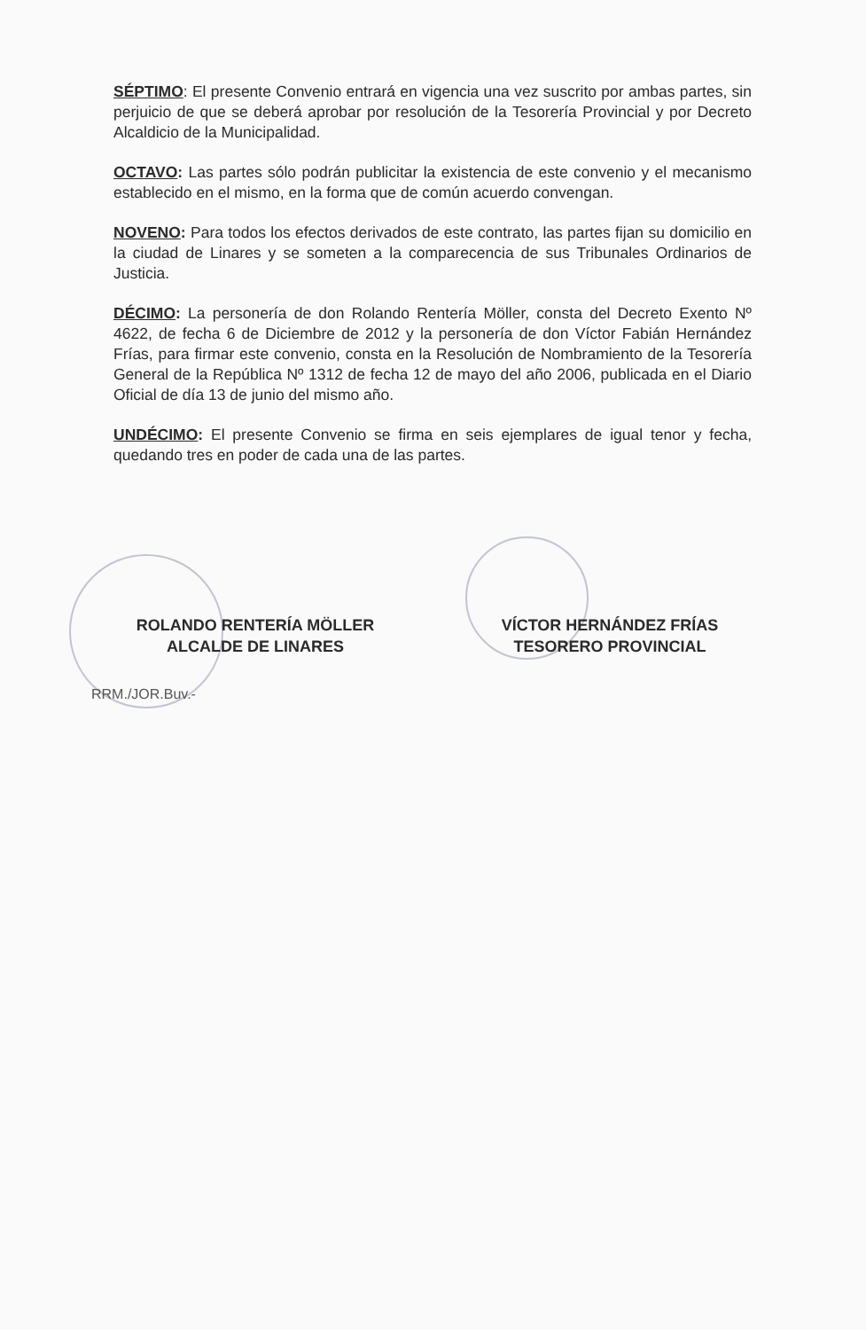SÉPTIMO: El presente Convenio entrará en vigencia una vez suscrito por ambas partes, sin perjuicio de que se deberá aprobar por resolución de la Tesorería Provincial y por Decreto Alcaldicio de la Municipalidad.
OCTAVO: Las partes sólo podrán publicitar la existencia de este convenio y el mecanismo establecido en el mismo, en la forma que de común acuerdo convengan.
NOVENO: Para todos los efectos derivados de este contrato, las partes fijan su domicilio en la ciudad de Linares y se someten a la comparecencia de sus Tribunales Ordinarios de Justicia.
DÉCIMO: La personería de don Rolando Rentería Möller, consta del Decreto Exento Nº 4622, de fecha 6 de Diciembre de 2012 y la personería de don Víctor Fabián Hernández Frías, para firmar este convenio, consta en la Resolución de Nombramiento de la Tesorería General de la República Nº 1312 de fecha 12 de mayo del año 2006, publicada en el Diario Oficial de día 13 de junio del mismo año.
UNDÉCIMO: El presente Convenio se firma en seis ejemplares de igual tenor y fecha, quedando tres en poder de cada una de las partes.
ROLANDO RENTERÍA MÖLLER
ALCALDE DE LINARES
VÍCTOR HERNÁNDEZ FRÍAS
TESORERO PROVINCIAL
RRM./JOR.Buv.-